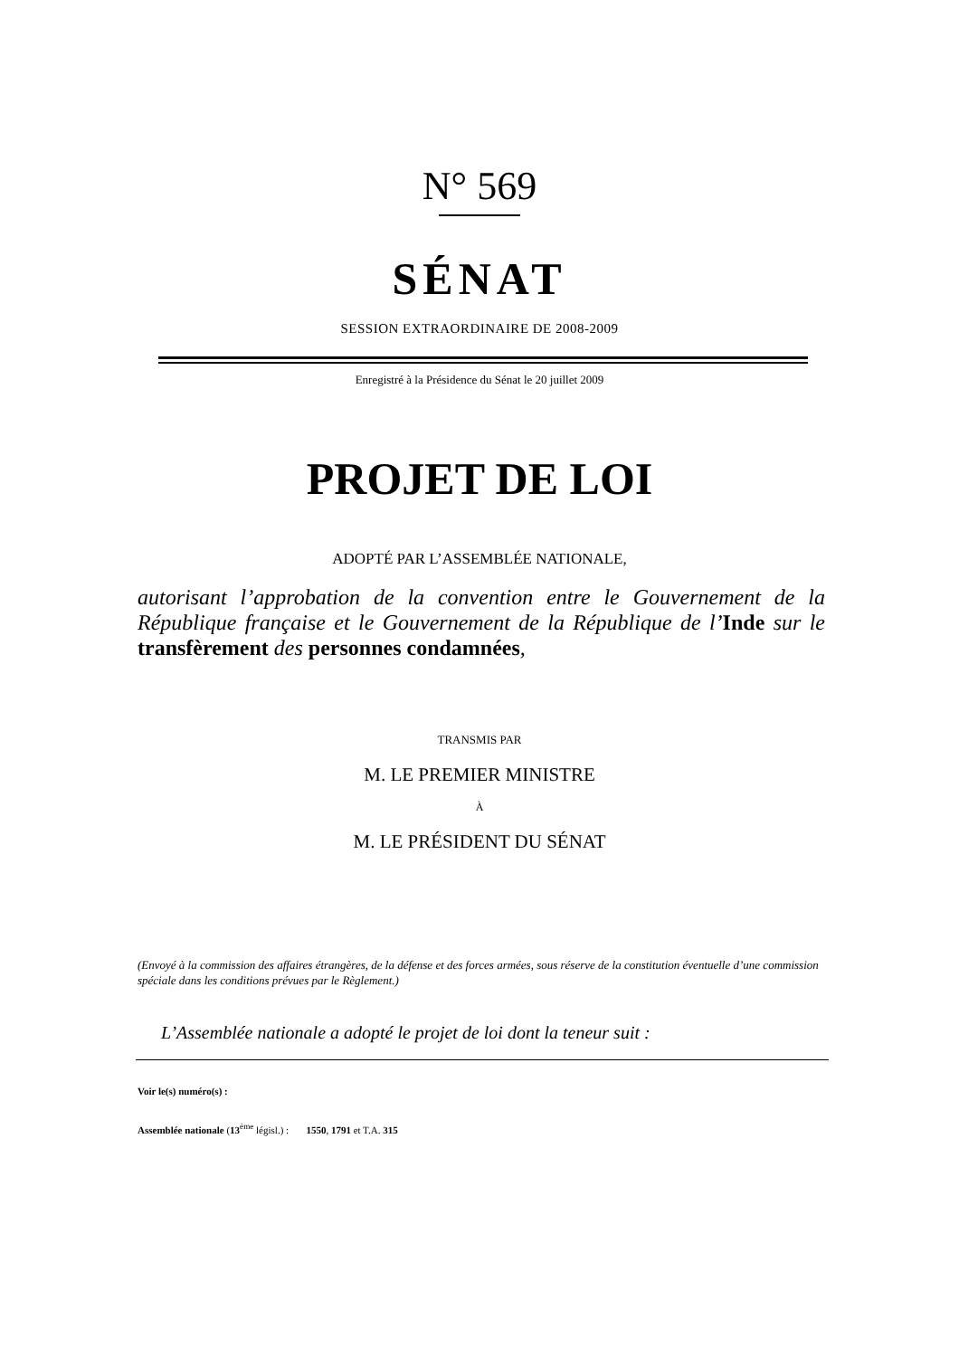N° 569
SÉNAT
SESSION EXTRAORDINAIRE DE 2008-2009
Enregistré à la Présidence du Sénat le 20 juillet 2009
PROJET DE LOI
ADOPTÉ PAR L’ASSEMBLÉE NATIONALE,
autorisant l’approbation de la convention entre le Gouvernement de la République française et le Gouvernement de la République de l’Inde sur le transfèrement des personnes condamnées,
TRANSMIS PAR
M. LE PREMIER MINISTRE
À
M. LE PRÉSIDENT DU SÉNAT
(Envoyé à la commission des affaires étrangères, de la défense et des forces armées, sous réserve de la constitution éventuelle d’une commission spéciale dans les conditions prévues par le Règlement.)
L’Assemblée nationale a adopté le projet de loi dont la teneur suit :
Voir le(s) numéro(s) :
Assemblée nationale (13<sup>ème</sup> législ.) : 1550, 1791 et T.A. 315